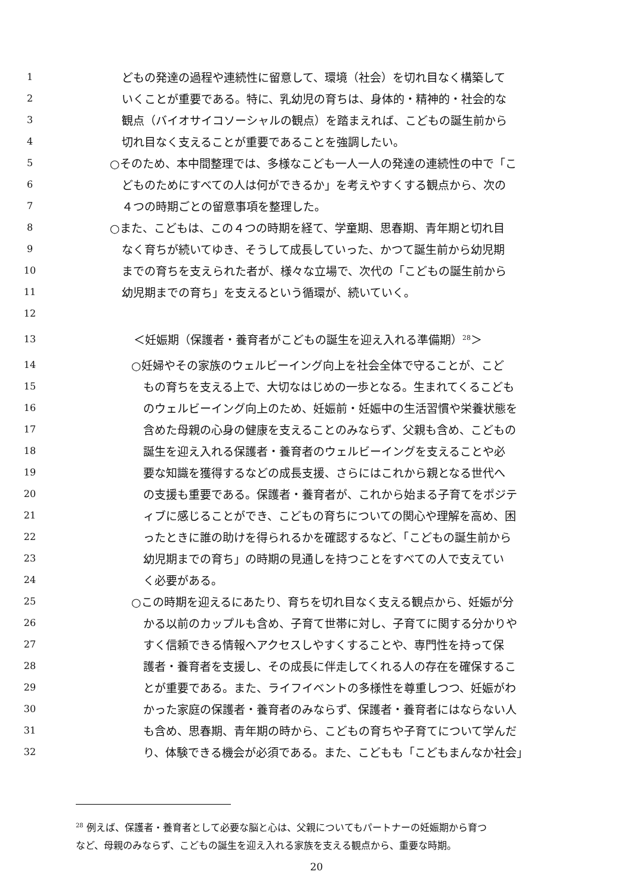1 どもの発達の過程や連続性に留意して、環境（社会）を切れ目なく構築して
2 いくことが重要である。特に、乳幼児の育ちは、身体的・精神的・社会的な
3 観点（バイオサイコソーシャルの観点）を踏まえれば、こどもの誕生前から
4 切れ目なく支えることが重要であることを強調したい。
5 ○そのため、本中間整理では、多様なこども一人一人の発達の連続性の中で「こ
6 どものためにすべての人は何ができるか」を考えやすくする観点から、次の
7 ４つの時期ごとの留意事項を整理した。
8 ○また、こどもは、この４つの時期を経て、学童期、思春期、青年期と切れ目
9 なく育ちが続いてゆき、そうして成長していった、かつて誕生前から幼児期
10 までの育ちを支えられた者が、様々な立場で、次代の「こどもの誕生前から
11 幼児期までの育ち」を支えるという循環が、続いていく。
12
13 ＜妊娠期（保護者・養育者がこどもの誕生を迎え入れる準備期）<sup>28</sup>＞
14 ○妊婦やその家族のウェルビーイング向上を社会全体で守ることが、こど
15 もの育ちを支える上で、大切なはじめの一歩となる。生まれてくるこども
16 のウェルビーイング向上のため、妊娠前・妊娠中の生活習慣や栄養状態を
17 含めた母親の心身の健康を支えることのみならず、父親も含め、こどもの
18 誕生を迎え入れる保護者・養育者のウェルビーイングを支えることや必
19 要な知識を獲得するなどの成長支援、さらにはこれから親となる世代へ
20 の支援も重要である。保護者・養育者が、これから始まる子育てをポジテ
21 ィブに感じることができ、こどもの育ちについての関心や理解を高め、困
22 ったときに誰の助けを得られるかを確認するなど、「こどもの誕生前から
23 幼児期までの育ち」の時期の見通しを持つことをすべての人で支えてい
24 く必要がある。
25 ○この時期を迎えるにあたり、育ちを切れ目なく支える観点から、妊娠が分
26 かる以前のカップルも含め、子育て世帯に対し、子育てに関する分かりや
27 すく信頼できる情報へアクセスしやすくすることや、専門性を持って保
28 護者・養育者を支援し、その成長に伴走してくれる人の存在を確保するこ
29 とが重要である。また、ライフイベントの多様性を尊重しつつ、妊娠がわ
30 かった家庭の保護者・養育者のみならず、保護者・養育者にはならない人
31 も含め、思春期、青年期の時から、こどもの育ちや子育てについて学んだ
32 り、体験できる機会が必須である。また、こどもも「こどもまんなか社会」
<sup>28</sup> 例えば、保護者・養育者として必要な脳と心は、父親についてもパートナーの妊娠期から育つ
など、母親のみならず、こどもの誕生を迎え入れる家族を支える観点から、重要な時期。
20